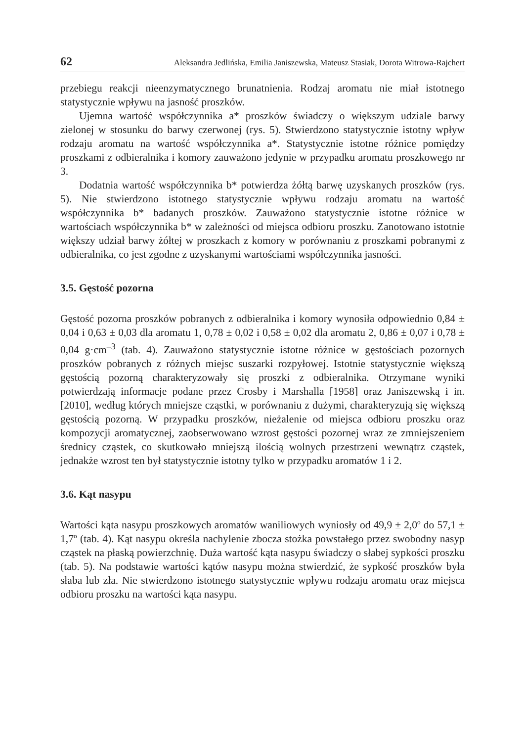62 Aleksandra Jedlińska, Emilia Janiszewska, Mateusz Stasiak, Dorota Witrowa-Rajchert
przebiegu reakcji nieenzymatycznego brunatnienia. Rodzaj aromatu nie miał istotnego statystycznie wpływu na jasność proszków.
Ujemna wartość współczynnika a* proszków świadczy o większym udziale barwy zielonej w stosunku do barwy czerwonej (rys. 5). Stwierdzono statystycznie istotny wpływ rodzaju aromatu na wartość współczynnika a*. Statystycznie istotne różnice pomiędzy proszkami z odbieralnika i komory zauważono jedynie w przypadku aromatu proszkowego nr 3.
Dodatnia wartość współczynnika b* potwierdza żółtą barwę uzyskanych proszków (rys. 5). Nie stwierdzono istotnego statystycznie wpływu rodzaju aromatu na wartość współczynnika b* badanych proszków. Zauważono statystycznie istotne różnice w wartościach współczynnika b* w zależności od miejsca odbioru proszku. Zanotowano istotnie większy udział barwy żółtej w proszkach z komory w porównaniu z proszkami pobranymi z odbieralnika, co jest zgodne z uzyskanymi wartościami współczynnika jasności.
3.5. Gęstość pozorna
Gęstość pozorna proszków pobranych z odbieralnika i komory wynosiła odpowiednio 0,84 ± 0,04 i 0,63 ± 0,03 dla aromatu 1, 0,78 ± 0,02 i 0,58 ± 0,02 dla aromatu 2, 0,86 ± 0,07 i 0,78 ± 0,04 g·cm<sup>–3</sup> (tab. 4). Zauważono statystycznie istotne różnice w gęstościach pozornych proszków pobranych z różnych miejsc suszarki rozpyłowej. Istotnie statystycznie większą gęstością pozorną charakteryzowały się proszki z odbieralnika. Otrzymane wyniki potwierdzają informacje podane przez Crosby i Marshalla [1958] oraz Janiszewską i in. [2010], według których mniejsze cząstki, w porównaniu z dużymi, charakteryzują się większą gęstością pozorną. W przypadku proszków, nieżalenie od miejsca odbioru proszku oraz kompozycji aromatycznej, zaobserwowano wzrost gęstości pozornej wraz ze zmniejszeniem średnicy cząstek, co skutkowało mniejszą ilością wolnych przestrzeni wewnątrz cząstek, jednakże wzrost ten był statystycznie istotny tylko w przypadku aromatów 1 i 2.
3.6. Kąt nasypu
Wartości kąta nasypu proszkowych aromatów waniliowych wyniosły od 49,9 ± 2,0º do 57,1 ± 1,7º (tab. 4). Kąt nasypu określa nachylenie zbocza stożka powstałego przez swobodny nasyp cząstek na płaską powierzchnię. Duża wartość kąta nasypu świadczy o słabej sypkości proszku (tab. 5). Na podstawie wartości kątów nasypu można stwierdzić, że sypkość proszków była słaba lub zła. Nie stwierdzono istotnego statystycznie wpływu rodzaju aromatu oraz miejsca odbioru proszku na wartości kąta nasypu.